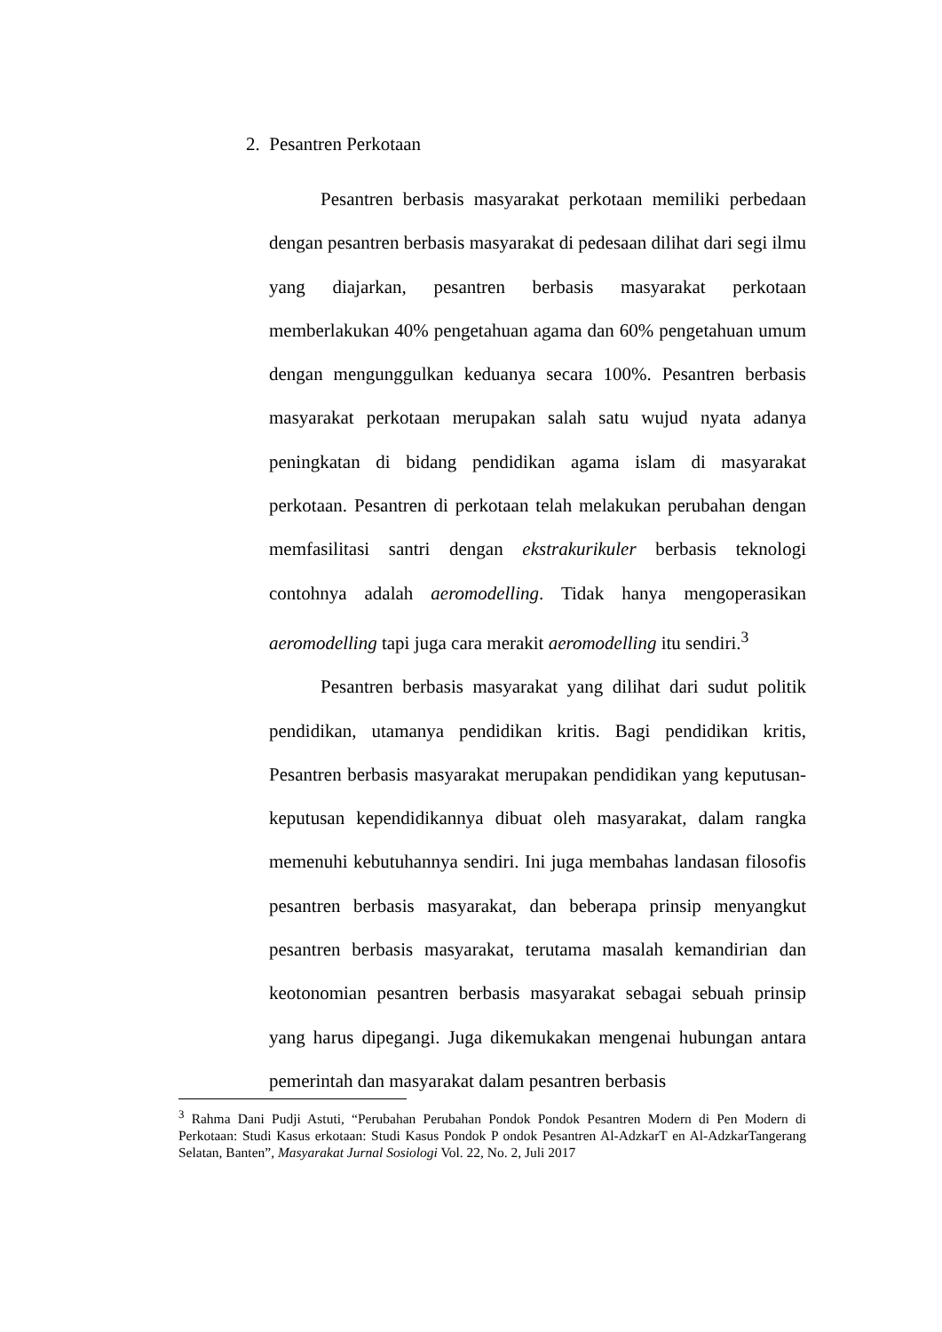2. Pesantren Perkotaan
Pesantren berbasis masyarakat perkotaan memiliki perbedaan dengan pesantren berbasis masyarakat di pedesaan dilihat dari segi ilmu yang diajarkan, pesantren berbasis masyarakat perkotaan memberlakukan 40% pengetahuan agama dan 60% pengetahuan umum dengan mengunggulkan keduanya secara 100%. Pesantren berbasis masyarakat perkotaan merupakan salah satu wujud nyata adanya peningkatan di bidang pendidikan agama islam di masyarakat perkotaan. Pesantren di perkotaan telah melakukan perubahan dengan memfasilitasi santri dengan ekstrakurikuler berbasis teknologi contohnya adalah aeromodelling. Tidak hanya mengoperasikan aeromodelling tapi juga cara merakit aeromodelling itu sendiri.<sup>3</sup>
Pesantren berbasis masyarakat yang dilihat dari sudut politik pendidikan, utamanya pendidikan kritis. Bagi pendidikan kritis, Pesantren berbasis masyarakat merupakan pendidikan yang keputusan-keputusan kependidikannya dibuat oleh masyarakat, dalam rangka memenuhi kebutuhannya sendiri. Ini juga membahas landasan filosofis pesantren berbasis masyarakat, dan beberapa prinsip menyangkut pesantren berbasis masyarakat, terutama masalah kemandirian dan keotonomian pesantren berbasis masyarakat sebagai sebuah prinsip yang harus dipegangi. Juga dikemukakan mengenai hubungan antara pemerintah dan masyarakat dalam pesantren berbasis
<sup>3</sup> Rahma Dani Pudji Astuti, “Perubahan Perubahan Pondok Pondok Pesantren Modern di Pen Modern di Perkotaan: Studi Kasus erkotaan: Studi Kasus Pondok P ondok Pesantren Al-AdzkarT en Al-AdzkarTangerang Selatan, Banten”, Masyarakat Jurnal Sosiologi Vol. 22, No. 2, Juli 2017